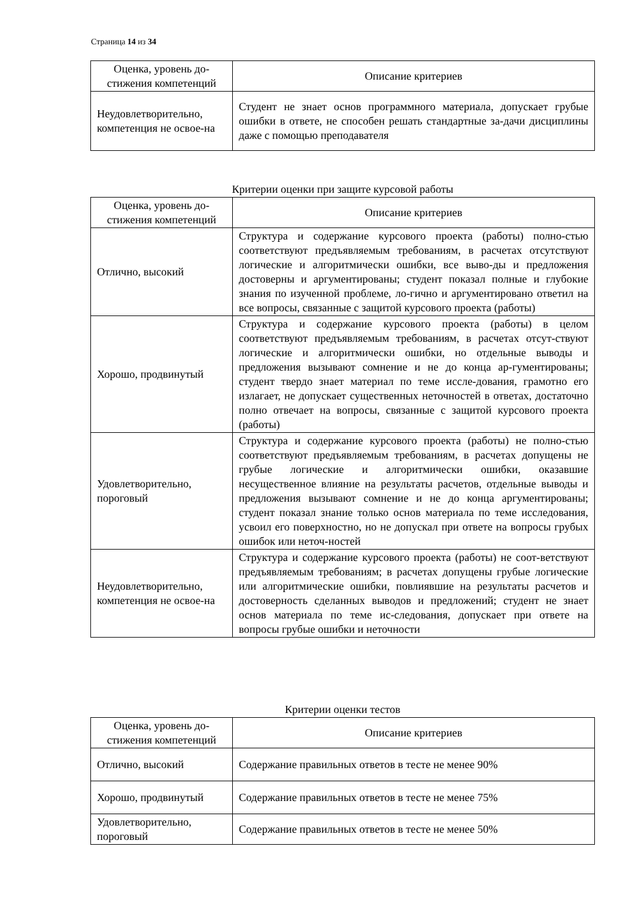Страница 14 из 34
| Оценка, уровень до-стижения компетенций | Описание критериев |
| --- | --- |
| Неудовлетворительно, компетенция не освое-на | Студент не знает основ программного материала, допускает грубые ошибки в ответе, не способен решать стандартные за-дачи дисциплины даже с помощью преподавателя |
Критерии оценки при защите курсовой работы
| Оценка, уровень до-стижения компетенций | Описание критериев |
| --- | --- |
| Отлично, высокий | Структура и содержание курсового проекта (работы) полно-стью соответствуют предъявляемым требованиям, в расчетах отсутствуют логические и алгоритмически ошибки, все выво-ды и предложения достоверны и аргументированы; студент показал полные и глубокие знания по изученной проблеме, ло-гично и аргументировано ответил на все вопросы, связанные с защитой курсового проекта (работы) |
| Хорошо, продвинутый | Структура и содержание курсового проекта (работы) в целом соответствуют предъявляемым требованиям, в расчетах отсут-ствуют логические и алгоритмически ошибки, но отдельные выводы и предложения вызывают сомнение и не до конца ар-гументированы; студент твердо знает материал по теме иссле-дования, грамотно его излагает, не допускает существенных неточностей в ответах, достаточно полно отвечает на вопросы, связанные с защитой курсового проекта (работы) |
| Удовлетворительно, пороговый | Структура и содержание курсового проекта (работы) не полно-стью соответствуют предъявляемым требованиям, в расчетах допущены не грубые логические и алгоритмически ошибки, оказавшие несущественное влияние на результаты расчетов, отдельные выводы и предложения вызывают сомнение и не до конца аргументированы; студент показал знание только основ материала по теме исследования, усвоил его поверхностно, но не допускал при ответе на вопросы грубых ошибок или неточ-ностей |
| Неудовлетворительно, компетенция не освое-на | Структура и содержание курсового проекта (работы) не соот-ветствуют предъявляемым требованиям; в расчетах допущены грубые логические или алгоритмические ошибки, повлиявшие на результаты расчетов и достоверность сделанных выводов и предложений; студент не знает основ материала по теме ис-следования, допускает при ответе на вопросы грубые ошибки и неточности |
Критерии оценки тестов
| Оценка, уровень до-стижения компетенций | Описание критериев |
| --- | --- |
| Отлично, высокий | Содержание правильных ответов в тесте не менее 90% |
| Хорошо, продвинутый | Содержание правильных ответов в тесте не менее 75% |
| Удовлетворительно, пороговый | Содержание правильных ответов в тесте не менее 50% |